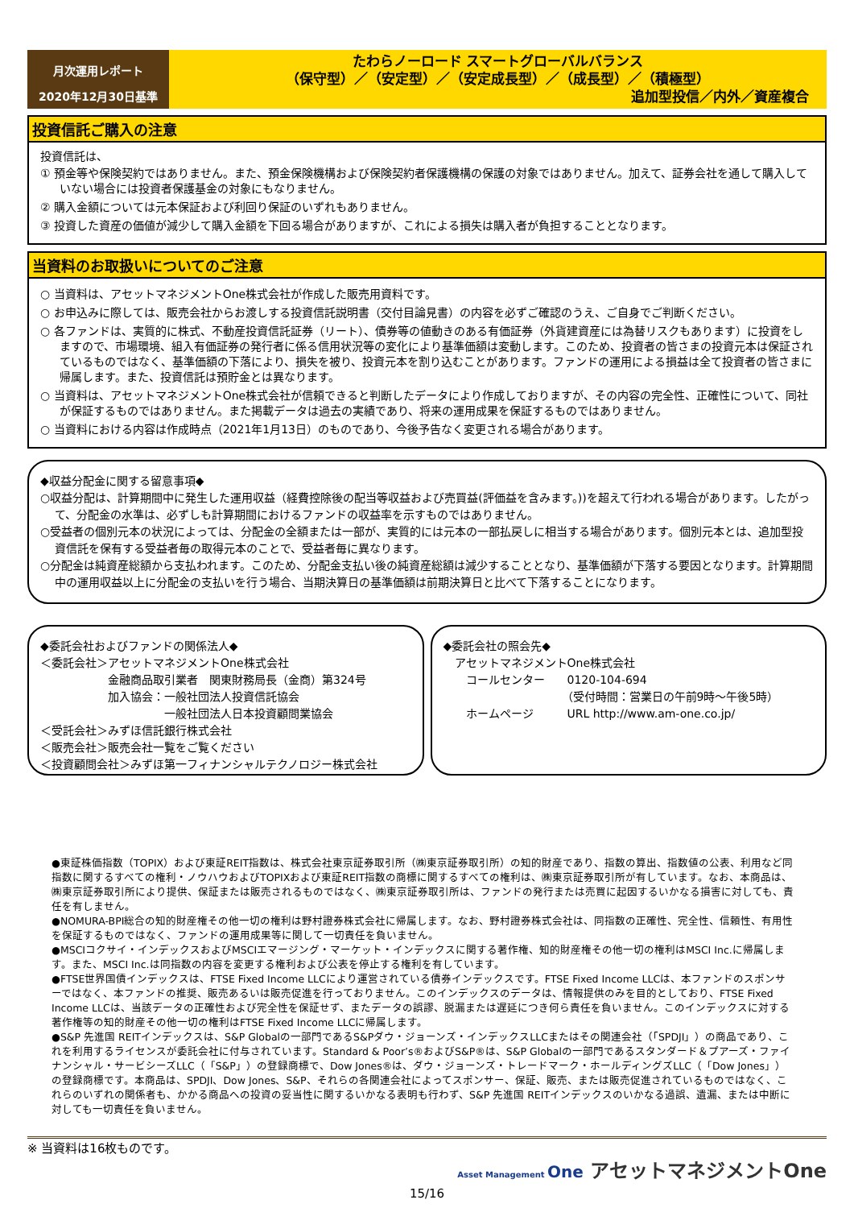月次運用レポート
2020年12月30日基準
たわらノーロード スマートグローバルバランス
（保守型）／（安定型）／（安定成長型）／（成長型）／（積極型）
追加型投信／内外／資産複合
投資信託ご購入の注意
投資信託は、
① 預金等や保険契約ではありません。また、預金保険機構および保険契約者保護機構の保護の対象ではありません。加えて、証券会社を通して購入していない場合には投資者保護基金の対象にもなりません。
② 購入金額については元本保証および利回り保証のいずれもありません。
③ 投資した資産の価値が減少して購入金額を下回る場合がありますが、これによる損失は購入者が負担することとなります。
当資料のお取扱いについてのご注意
○ 当資料は、アセットマネジメントOne株式会社が作成した販売用資料です。
○ お申込みに際しては、販売会社からお渡しする投資信託説明書（交付目論見書）の内容を必ずご確認のうえ、ご自身でご判断ください。
○ 各ファンドは、実質的に株式、不動産投資信託証券（リート）、債券等の値動きのある有価証券（外貨建資産には為替リスクもあります）に投資をしますので、市場環境、組入有価証券の発行者に係る信用状況等の変化により基準価額は変動します。このため、投資者の皆さまの投資元本は保証されているものではなく、基準価額の下落により、損失を被り、投資元本を割り込むことがあります。ファンドの運用による損益は全て投資者の皆さまに帰属します。また、投資信託は預貯金とは異なります。
○ 当資料は、アセットマネジメントOne株式会社が信頼できると判断したデータにより作成しておりますが、その内容の完全性、正確性について、同社が保証するものではありません。また掲載データは過去の実績であり、将来の運用成果を保証するものではありません。
○ 当資料における内容は作成時点（2021年1月13日）のものであり、今後予告なく変更される場合があります。
◆収益分配金に関する留意事項◆
○収益分配は、計算期間中に発生した運用収益（経費控除後の配当等収益および売買益(評価益を含みます。))を超えて行われる場合があります。したがって、分配金の水準は、必ずしも計算期間におけるファンドの収益率を示すものではありません。
○受益者の個別元本の状況によっては、分配金の全額または一部が、実質的には元本の一部払戻しに相当する場合があります。個別元本とは、追加型投資信託を保有する受益者毎の取得元本のことで、受益者毎に異なります。
○分配金は純資産総額から支払われます。このため、分配金支払い後の純資産総額は減少することとなり、基準価額が下落する要因となります。計算期間中の運用収益以上に分配金の支払いを行う場合、当期決算日の基準価額は前期決算日と比べて下落することになります。
◆委託会社およびファンドの関係法人◆
＜委託会社＞アセットマネジメントOne株式会社
　　　　　　金融商品取引業者　関東財務局長（金商）第324号
　　　　　　加入協会：一般社団法人投資信託協会
　　　　　　　　　　　一般社団法人日本投資顧問業協会
＜受託会社＞みずほ信託銀行株式会社
＜販売会社＞販売会社一覧をご覧ください
＜投資顧問会社＞みずほ第一フィナンシャルテクノロジー株式会社
◆委託会社の照会先◆
　アセットマネジメントOne株式会社
　　コールセンター　　0120-104-694
　　　　　　　　　　　（受付時間：営業日の午前9時～午後5時）
　　ホームページ　　　URL http://www.am-one.co.jp/
●東証株価指数（TOPIX）および東証REIT指数は、株式会社東京証券取引所（㈱東京証券取引所）の知的財産であり、指数の算出、指数値の公表、利用など同指数に関するすべての権利・ノウハウおよびTOPIXおよび東証REIT指数の商標に関するすべての権利は、㈱東京証券取引所が有しています。なお、本商品は、㈱東京証券取引所により提供、保証または販売されるものではなく、㈱東京証券取引所は、ファンドの発行または売買に起因するいかなる損害に対しても、責任を有しません。
●NOMURA-BPI総合の知的財産権その他一切の権利は野村證券株式会社に帰属します。なお、野村證券株式会社は、同指数の正確性、完全性、信頼性、有用性を保証するものではなく、ファンドの運用成果等に関して一切責任を負いません。
●MSCIコクサイ・インデックスおよびMSCIエマージング・マーケット・インデックスに関する著作権、知的財産権その他一切の権利はMSCI Inc.に帰属します。また、MSCI Inc.は同指数の内容を変更する権利および公表を停止する権利を有しています。
●FTSE世界国債インデックスは、FTSE Fixed Income LLCにより運営されている債券インデックスです。FTSE Fixed Income LLCは、本ファンドのスポンサーではなく、本ファンドの推奨、販売あるいは販売促進を行っておりません。このインデックスのデータは、情報提供のみを目的としており、FTSE Fixed Income LLCは、当該データの正確性および完全性を保証せず、またデータの誤謬、脱漏または遅延につき何ら責任を負いません。このインデックスに対する著作権等の知的財産その他一切の権利はFTSE Fixed Income LLCに帰属します。
●S&P 先進国 REITインデックスは、S&P Globalの一部門であるS&Pダウ・ジョーンズ・インデックスLLCまたはその関連会社（「SPDJI」）の商品であり、これを利用するライセンスが委託会社に付与されています。Standard & Poor’s®およびS&P®は、S&P Globalの一部門であるスタンダード＆プアーズ・ファイナンシャル・サービシーズLLC（「S&P」）の登録商標で、Dow Jones®は、ダウ・ジョーンズ・トレードマーク・ホールディングズLLC（「Dow Jones」）の登録商標です。本商品は、SPDJI、Dow Jones、S&P、それらの各関連会社によってスポンサー、保証、販売、または販売促進されているものではなく、これらのいずれの関係者も、かかる商品への投資の妥当性に関するいかなる表明も行わず、S&P 先進国 REITインデックスのいかなる過誤、遺漏、または中断に対しても一切責任を負いません。
※ 当資料は16枚ものです。
Asset Management One アセットマネジメントOne
15/16